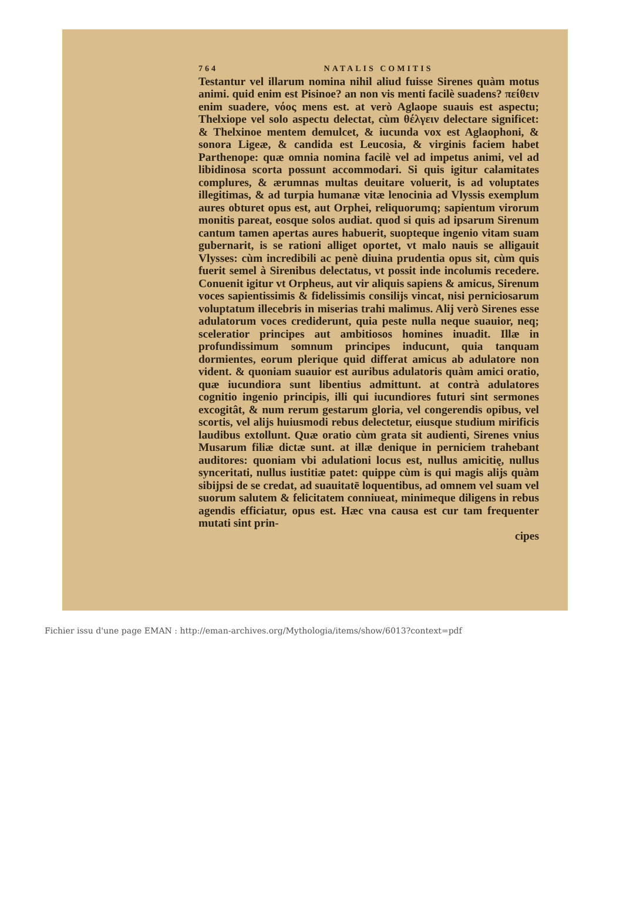764 NATALIS COMITIS
Testantur vel illarum nomina nihil aliud fuisse Sirenes quàm motus animi. quid enim est Pisinoe? an non vis menti facilè suadens? πείθειν enim suadere, νόος mens est. at verò Aglaope suauis est aspectu; Thelxiope vel solo aspectu delectat, cùm θέλγειν delectare significet: & Thelxinoe mentem demulcet, & iucunda vox est Aglaophoni, & sonora Ligeæ, & candida est Leucosia, & virginis faciem habet Parthenope: quæ omnia nomina facilè vel ad impetus animi, vel ad libidinosa scorta possunt accommodari. Si quis igitur calamitates complures, & ærumnas multas deuitare voluerit, is ad voluptates illegitimas, & ad turpia humanæ vitæ lenocinia ad Vlyssis exemplum aures obturet opus est, aut Orphei, reliquorumq; sapientum virorum monitis pareat, eosque solos audiat. quod si quis ad ipsarum Sirenum cantum tamen apertas aures habuerit, suopteque ingenio vitam suam gubernarit, is se rationi alliget oportet, vt malo nauis se alligauit Vlysses: cùm incredibili ac penè diuina prudentia opus sit, cùm quis fuerit semel à Sirenibus delectatus, vt possit inde incolumis recedere. Conuenit igitur vt Orpheus, aut vir aliquis sapiens & amicus, Sirenum voces sapientissimis & fidelissimis consilijs vincat, nisi perniciosarum voluptatum illecebris in miserias trahi malimus. Alij verò Sirenes esse adulatorum voces crediderunt, quia peste nulla neque suauior, neq; sceleratior principes aut ambitiosos homines inuadit. Illæ in profundissimum somnum principes inducunt, quia tanquam dormientes, eorum plerique quid differat amicus ab adulatore non vident. & quoniam suauior est auribus adulatoris quàm amici oratio, quæ iucundiora sunt libentius admittunt. at contrà adulatores cognitio ingenio principis, illi qui iucundiores futuri sint sermones excogitât, & num rerum gestarum gloria, vel congerendis opibus, vel scortis, vel alijs huiusmodi rebus delectetur, eiusque studium mirificis laudibus extollunt. Quæ oratio cùm grata sit audienti, Sirenes vnius Musarum filiæ dictæ sunt. at illæ denique in perniciem trahebant auditores: quoniam vbi adulationi locus est, nullus amicitię, nullus synceritati, nullus iustitiæ patet: quippe cùm is qui magis alijs quàm sibijpsi de se credat, ad suauitatē loquentibus, ad omnem vel suam vel suorum salutem & felicitatem conniueat, minimeque diligens in rebus agendis efficiatur, opus est. Hæc vna causa est cur tam frequenter mutati sint prin-
cipes
Fichier issu d'une page EMAN : http://eman-archives.org/Mythologia/items/show/6013?context=pdf